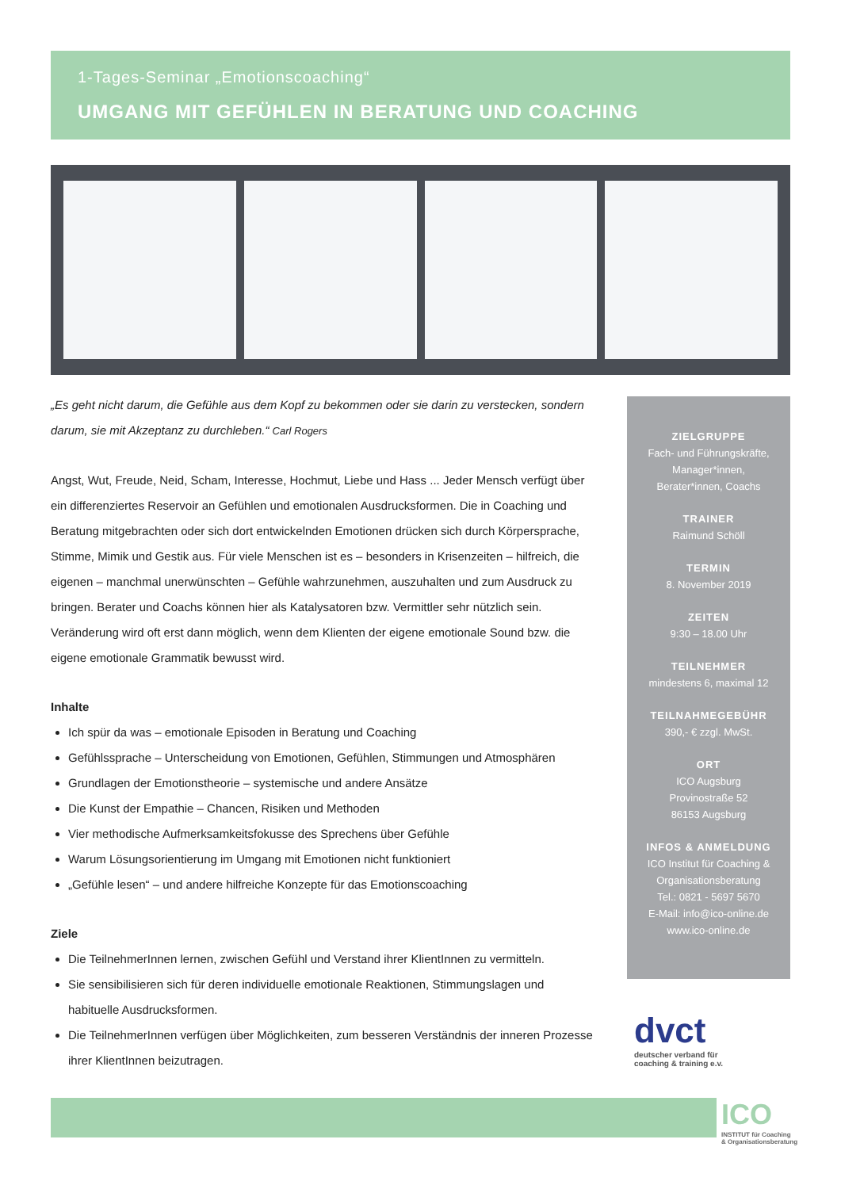1-Tages-Seminar „Emotionscoaching“
UMGANG MIT GEFÜHLEN IN BERATUNG UND COACHING
„Es geht nicht darum, die Gefühle aus dem Kopf zu bekommen oder sie darin zu verstecken, sondern darum, sie mit Akzeptanz zu durchleben.“ Carl Rogers
Angst, Wut, Freude, Neid, Scham, Interesse, Hochmut, Liebe und Hass ... Jeder Mensch verfügt über ein differenziertes Reservoir an Gefühlen und emotionalen Ausdrucksformen. Die in Coaching und Beratung mitgebrachten oder sich dort entwickelnden Emotionen drücken sich durch Körpersprache, Stimme, Mimik und Gestik aus. Für viele Menschen ist es – besonders in Krisenzeiten – hilfreich, die eigenen – manchmal unerwünschten – Gefühle wahrzunehmen, auszuhalten und zum Ausdruck zu bringen. Berater und Coachs können hier als Katalysatoren bzw. Vermittler sehr nützlich sein. Veränderung wird oft erst dann möglich, wenn dem Klienten der eigene emotionale Sound bzw. die eigene emotionale Grammatik bewusst wird.
Inhalte
Ich spür da was – emotionale Episoden in Beratung und Coaching
Gefühlssprache – Unterscheidung von Emotionen, Gefühlen, Stimmungen und Atmosphären
Grundlagen der Emotionstheorie – systemische und andere Ansätze
Die Kunst der Empathie – Chancen, Risiken und Methoden
Vier methodische Aufmerksamkeitsfokusse des Sprechens über Gefühle
Warum Lösungsorientierung im Umgang mit Emotionen nicht funktioniert
„Gefühle lesen“ – und andere hilfreiche Konzepte für das Emotionscoaching
Ziele
Die TeilnehmerInnen lernen, zwischen Gefühl und Verstand ihrer KlientInnen zu vermitteln.
Sie sensibilisieren sich für deren individuelle emotionale Reaktionen, Stimmungslagen und habituelle Ausdrucksformen.
Die TeilnehmerInnen verfügen über Möglichkeiten, zum besseren Verständnis der inneren Prozesse ihrer KlientInnen beizutragen.
ZIELGRUPPE
Fach- und Führungskräfte,
Manager*innen,
Berater*innen, Coachs
TRAINER
Raimund Schöll
TERMIN
8. November 2019
ZEITEN
9:30 – 18.00 Uhr
TEILNEHMER
mindestens 6, maximal 12
TEILNAHMEGEBÜHR
390,- € zzgl. MwSt.
ORT
ICO Augsburg
Provinostraße 52
86153 Augsburg
INFOS & ANMELDUNG
ICO Institut für Coaching &
Organisationsberatung
Tel.: 0821 - 5697 5670
E-Mail: info@ico-online.de
www.ico-online.de
dvct
deutscher verband für
coaching & training e.v.
ICO
INSTITUT für Coaching
& Organisationsberatung